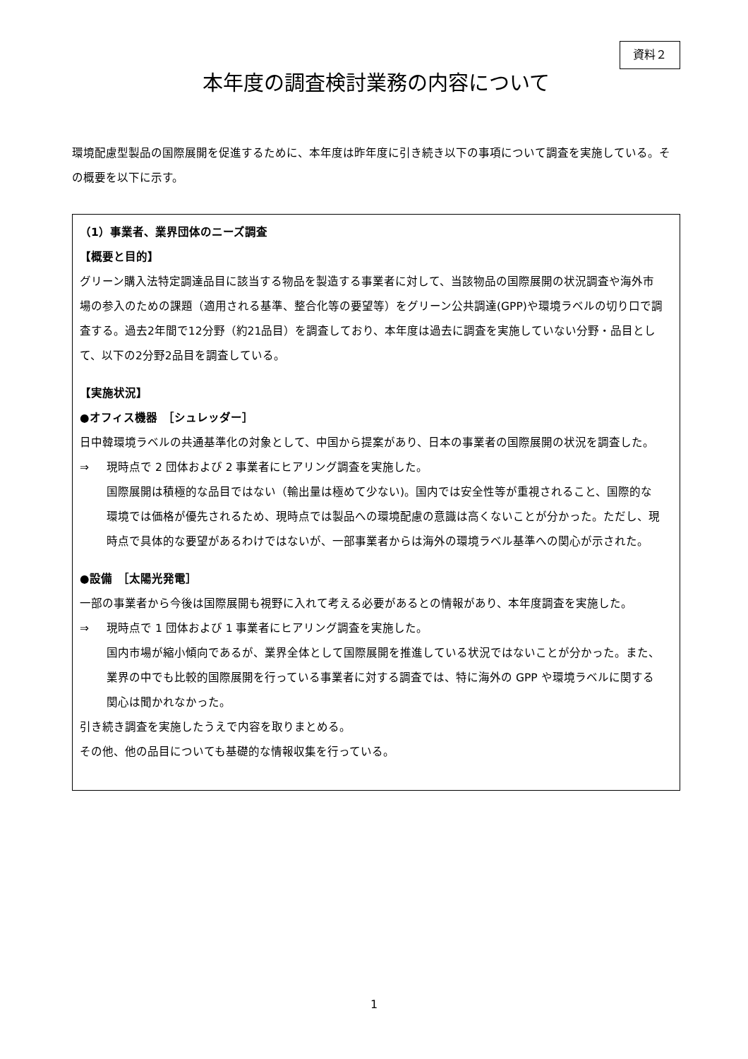資料２
本年度の調査検討業務の内容について
環境配慮型製品の国際展開を促進するために、本年度は昨年度に引き続き以下の事項について調査を実施している。その概要を以下に示す。
（1）事業者、業界団体のニーズ調査
【概要と目的】
グリーン購入法特定調達品目に該当する物品を製造する事業者に対して、当該物品の国際展開の状況調査や海外市場の参入のための課題（適用される基準、整合化等の要望等）をグリーン公共調達(GPP)や環境ラベルの切り口で調査する。過去2年間で12分野（約21品目）を調査しており、本年度は過去に調査を実施していない分野・品目として、以下の2分野2品目を調査している。
【実施状況】
●オフィス機器　［シュレッダー］
日中韓環境ラベルの共通基準化の対象として、中国から提案があり、日本の事業者の国際展開の状況を調査した。
⇒ 現時点で 2 団体および 2 事業者にヒアリング調査を実施した。
国際展開は積極的な品目ではない（輸出量は極めて少ない)。国内では安全性等が重視されること、国際的な環境では価格が優先されるため、現時点では製品への環境配慮の意識は高くないことが分かった。ただし、現時点で具体的な要望があるわけではないが、一部事業者からは海外の環境ラベル基準への関心が示された。
●設備　［太陽光発電］
一部の事業者から今後は国際展開も視野に入れて考える必要があるとの情報があり、本年度調査を実施した。
⇒ 現時点で 1 団体および 1 事業者にヒアリング調査を実施した。
国内市場が縮小傾向であるが、業界全体として国際展開を推進している状況ではないことが分かった。また、業界の中でも比較的国際展開を行っている事業者に対する調査では、特に海外の GPP や環境ラベルに関する関心は聞かれなかった。
引き続き調査を実施したうえで内容を取りまとめる。
その他、他の品目についても基礎的な情報収集を行っている。
1